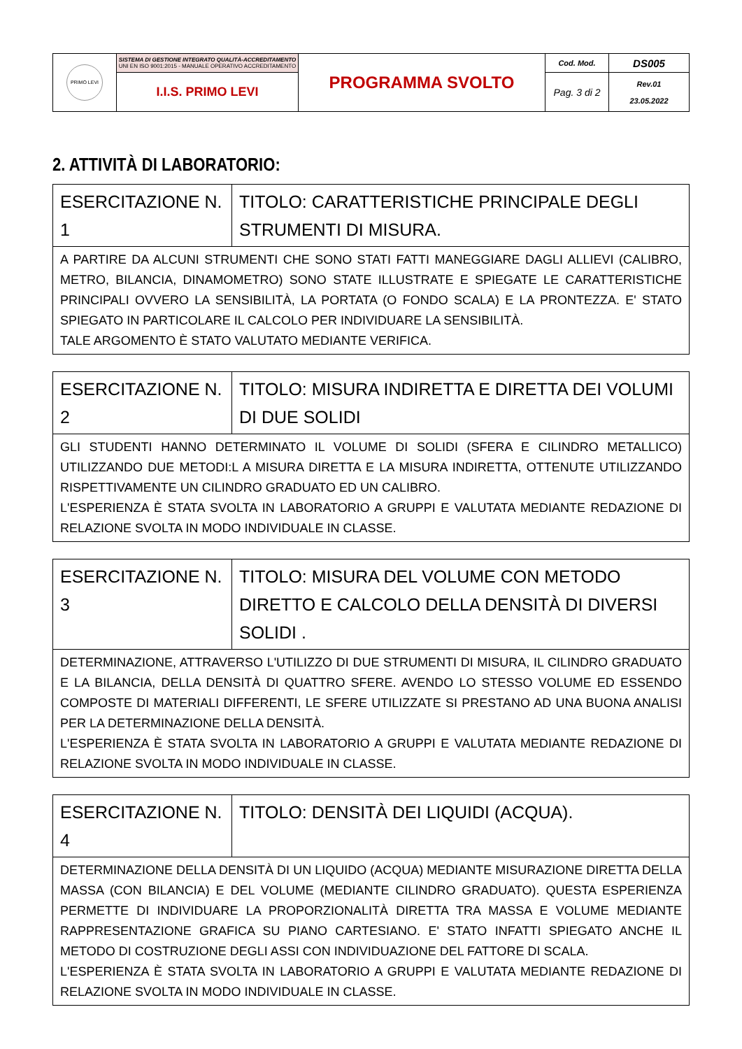| PRIMO LEVI | SISTEMA DI GESTIONE INTEGRATO QUALITÀ-ACCREDITAMENTO UNI EN ISO 9001:2015 - MANUALE OPERATIVO ACCREDITAMENTO | PROGRAMMA SVOLTO | Cod. Mod. | DS005 |
| | I.I.S. PRIMO LEVI | | Pag. 3 di 2 | Rev.01 23.05.2022 |
2. ATTIVITÀ DI LABORATORIO:
| ESERCITAZIONE N. 1 | TITOLO: CARATTERISTICHE PRINCIPALE DEGLI STRUMENTI DI MISURA. |
| A PARTIRE DA ALCUNI STRUMENTI CHE SONO STATI FATTI MANEGGIARE DAGLI ALLIEVI (CALIBRO, METRO, BILANCIA, DINAMOMETRO) SONO STATE ILLUSTRATE E SPIEGATE LE CARATTERISTICHE PRINCIPALI OVVERO LA SENSIBILITÀ, LA PORTATA (O FONDO SCALA) E LA PRONTEZZA. E' STATO SPIEGATO IN PARTICOLARE IL CALCOLO PER INDIVIDUARE LA SENSIBILITÀ. TALE ARGOMENTO È STATO VALUTATO MEDIANTE VERIFICA. | |
| ESERCITAZIONE N. 2 | TITOLO: MISURA INDIRETTA E DIRETTA DEI VOLUMI DI DUE SOLIDI |
| GLI STUDENTI HANNO DETERMINATO IL VOLUME DI SOLIDI (SFERA E CILINDRO METALLICO) UTILIZZANDO DUE METODI:L A MISURA DIRETTA E LA MISURA INDIRETTA, OTTENUTE UTILIZZANDO RISPETTIVAMENTE UN CILINDRO GRADUATO ED UN CALIBRO. L'ESPERIENZA È STATA SVOLTA IN LABORATORIO A GRUPPI E VALUTATA MEDIANTE REDAZIONE DI RELAZIONE SVOLTA IN MODO INDIVIDUALE IN CLASSE. | |
| ESERCITAZIONE N. 3 | TITOLO: MISURA DEL VOLUME CON METODO DIRETTO E CALCOLO DELLA DENSITÀ DI DIVERSI SOLIDI . |
| DETERMINAZIONE, ATTRAVERSO L'UTILIZZO DI DUE STRUMENTI DI MISURA, IL CILINDRO GRADUATO E LA BILANCIA, DELLA DENSITÀ DI QUATTRO SFERE. AVENDO LO STESSO VOLUME ED ESSENDO COMPOSTE DI MATERIALI DIFFERENTI, LE SFERE UTILIZZATE SI PRESTANO AD UNA BUONA ANALISI PER LA DETERMINAZIONE DELLA DENSITÀ. L'ESPERIENZA È STATA SVOLTA IN LABORATORIO A GRUPPI E VALUTATA MEDIANTE REDAZIONE DI RELAZIONE SVOLTA IN MODO INDIVIDUALE IN CLASSE. | |
| ESERCITAZIONE N. 4 | TITOLO: DENSITÀ DEI LIQUIDI (ACQUA). |
| DETERMINAZIONE DELLA DENSITÀ DI UN LIQUIDO (ACQUA) MEDIANTE MISURAZIONE DIRETTA DELLA MASSA (CON BILANCIA) E DEL VOLUME (MEDIANTE CILINDRO GRADUATO). QUESTA ESPERIENZA PERMETTE DI INDIVIDUARE LA PROPORZIONALITÀ DIRETTA TRA MASSA E VOLUME MEDIANTE RAPPRESENTAZIONE GRAFICA SU PIANO CARTESIANO. E' STATO INFATTI SPIEGATO ANCHE IL METODO DI COSTRUZIONE DEGLI ASSI CON INDIVIDUAZIONE DEL FATTORE DI SCALA. L'ESPERIENZA È STATA SVOLTA IN LABORATORIO A GRUPPI E VALUTATA MEDIANTE REDAZIONE DI RELAZIONE SVOLTA IN MODO INDIVIDUALE IN CLASSE. | |